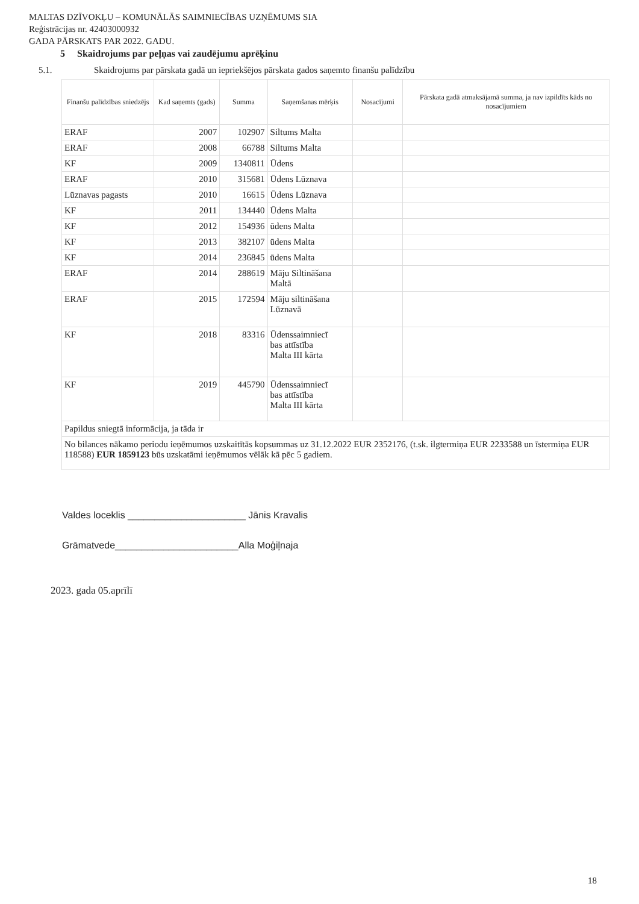MALTAS DZĪVOKĻU – KOMUNĀLĀS SAIMNIECĪBAS UZŅĒMUMS SIA
Reģistrācijas nr. 42403000932
GADA PĀRSKATS PAR 2022. GADU.
5 Skaidrojums par peļņas vai zaudējumu aprēķinu
5.1. Skaidrojums par pārskata gadā un iepriekšējos pārskata gados saņemto finanšu palīdzību
| Finanšu palīdzības sniedzējs | Kad saņemts (gads) | Summa | Saņemšanas mērķis | Nosacījumi | Pārskata gadā atmaksājamā summa, ja nav izpildīts kāds no nosacījumiem |
| --- | --- | --- | --- | --- | --- |
| ERAF | 2007 | 102907 | Siltums Malta | | |
| ERAF | 2008 | 66788 | Siltums Malta | | |
| KF | 2009 | 1340811 | Ūdens | | |
| ERAF | 2010 | 315681 | Ūdens Lūznava | | |
| Lūznavas pagasts | 2010 | 16615 | Ūdens Lūznava | | |
| KF | 2011 | 134440 | Ūdens Malta | | |
| KF | 2012 | 154936 | ūdens Malta | | |
| KF | 2013 | 382107 | ūdens Malta | | |
| KF | 2014 | 236845 | ūdens Malta | | |
| ERAF | 2014 | 288619 | Māju Siltināšana Maltā | | |
| ERAF | 2015 | 172594 | Māju siltināšana Lūznavā | | |
| KF | 2018 | 83316 | Ūdenssaimniecī bas attīstība Malta III kārta | | |
| KF | 2019 | 445790 | Ūdenssaimniecī bas attīstība Malta III kārta | | |
| Papildus sniegtā informācija, ja tāda ir | | | | | |
| No bilances nākamo periodu ieņēmumos uzskaitītās kopsummas uz 31.12.2022 EUR 2352176, (t.sk. ilgtermiņa EUR 2233588 un īstermiņa EUR 118588) EUR 1859123 būs uzskatāmi ieņēmumos vēlāk kā pēc 5 gadiem. | | | | | |
Valdes loceklis ______________________ Jānis Kravalis
Grāmatvede_______________________Alla Moģiļnaja
2023. gada 05.aprīlī
18